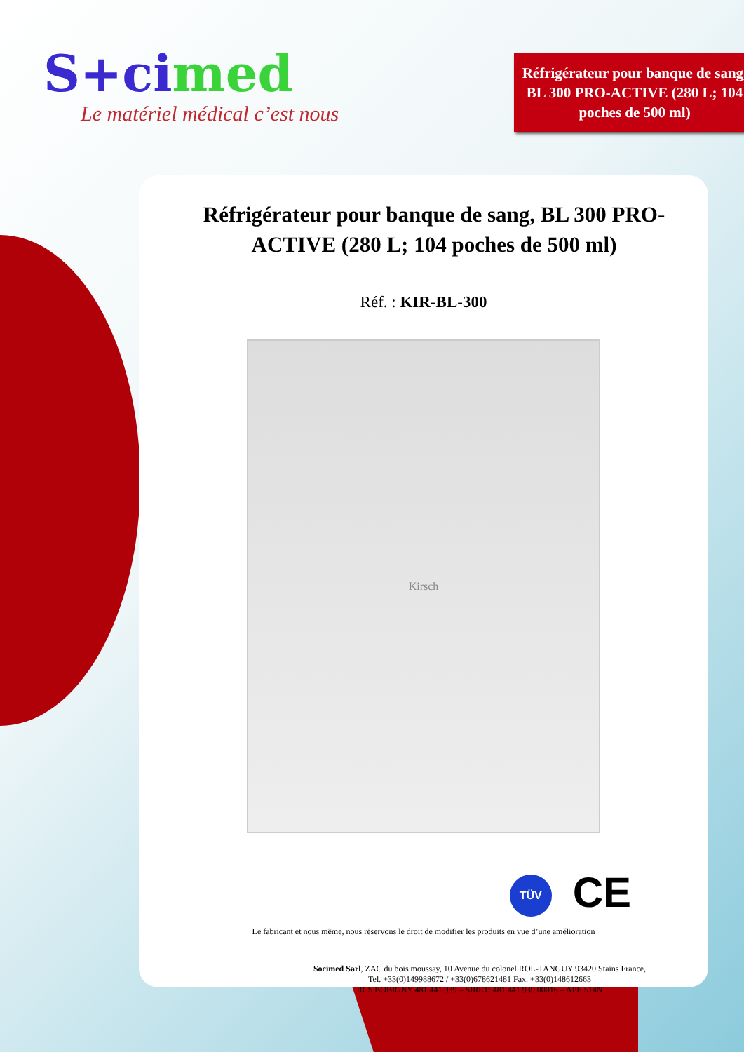S+cimed
Le matériel médical c’est nous
Réfrigérateur pour banque de sang, BL 300 PRO-ACTIVE (280 L; 104 poches de 500 ml)
Réfrigérateur pour banque de sang, BL 300 PRO-ACTIVE (280 L; 104 poches de 500 ml)
Réf. : KIR-BL-300
Kirsch
TÜV CE
Le fabricant et nous même, nous réservons le droit de modifier les produits en vue d’une amélioration
Socimed Sarl, ZAC du bois moussay, 10 Avenue du colonel ROL-TANGUY 93420 Stains France,
Tel. +33(0)149988672 / +33(0)678621481 Fax. +33(0)148612663
RCS BOBIGNY 481 441 939 – SIRET: 481 441 939 00016 – APE 514N